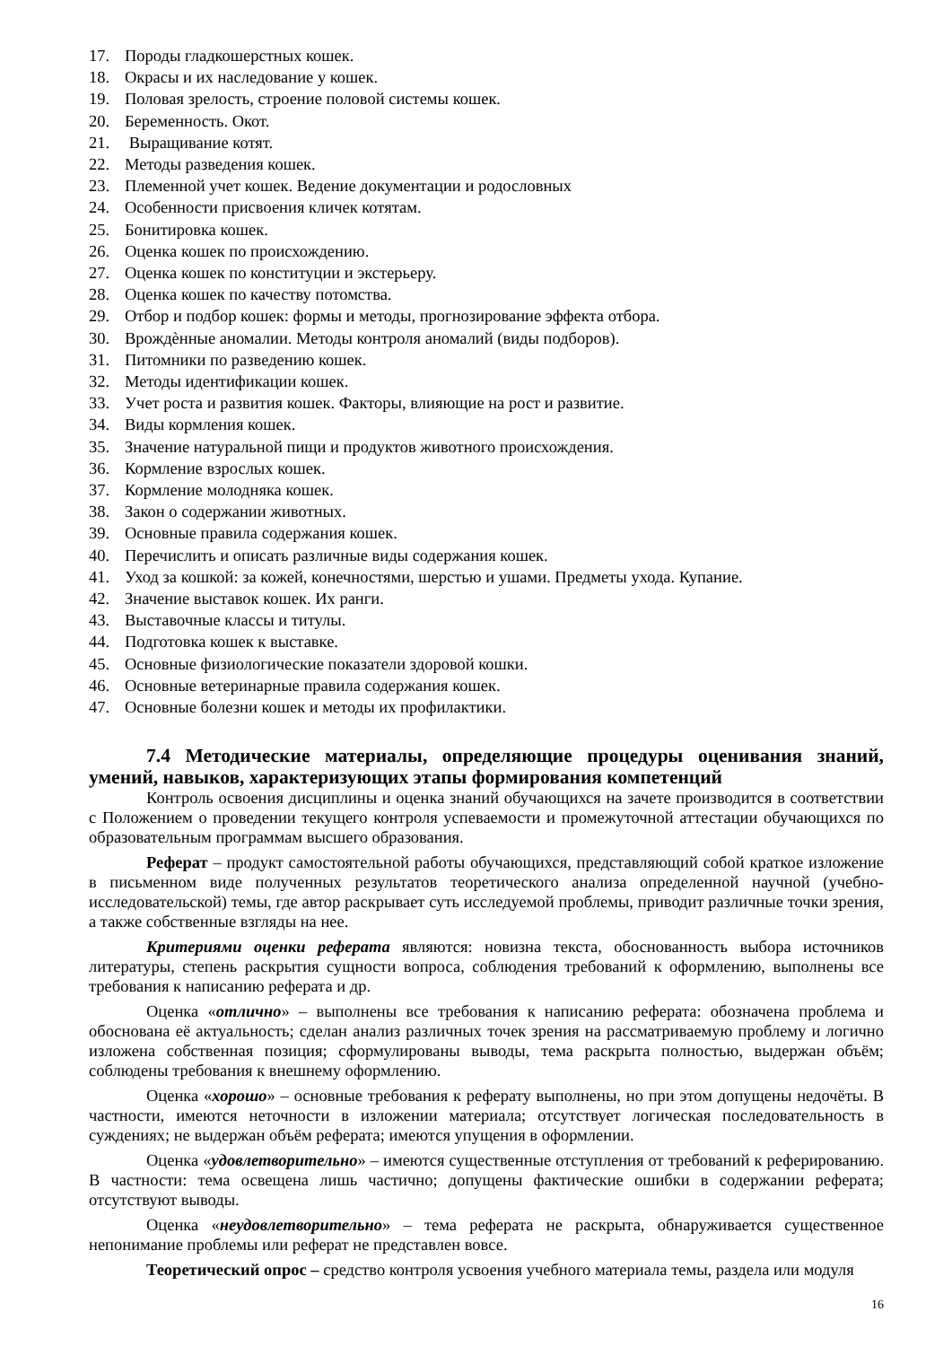17. Породы гладкошерстных кошек.
18. Окрасы и их наследование у кошек.
19. Половая зрелость, строение половой системы кошек.
20. Беременность. Окот.
21. Выращивание котят.
22. Методы разведения кошек.
23. Племенной учет кошек. Ведение документации и родословных
24. Особенности присвоения кличек котятам.
25. Бонитировка кошек.
26. Оценка кошек по происхождению.
27. Оценка кошек по конституции и экстерьеру.
28. Оценка кошек по качеству потомства.
29. Отбор и подбор кошек: формы и методы, прогнозирование эффекта отбора.
30. Врождѐнные аномалии. Методы контроля аномалий (виды подборов).
31. Питомники по разведению кошек.
32. Методы идентификации кошек.
33. Учет роста и развития кошек. Факторы, влияющие на рост и развитие.
34. Виды кормления кошек.
35. Значение натуральной пищи и продуктов животного происхождения.
36. Кормление взрослых кошек.
37. Кормление молодняка кошек.
38. Закон о содержании животных.
39. Основные правила содержания кошек.
40. Перечислить и описать различные виды содержания кошек.
41. Уход за кошкой: за кожей, конечностями, шерстью и ушами. Предметы ухода. Купание.
42. Значение выставок кошек. Их ранги.
43. Выставочные классы и титулы.
44. Подготовка кошек к выставке.
45. Основные физиологические показатели здоровой кошки.
46. Основные ветеринарные правила содержания кошек.
47. Основные болезни кошек и методы их профилактики.
7.4 Методические материалы, определяющие процедуры оценивания знаний, умений, навыков, характеризующих этапы формирования компетенций
Контроль освоения дисциплины и оценка знаний обучающихся на зачете производится в соответствии с Положением о проведении текущего контроля успеваемости и промежуточной аттестации обучающихся по образовательным программам высшего образования.
Реферат – продукт самостоятельной работы обучающихся, представляющий собой краткое изложение в письменном виде полученных результатов теоретического анализа определенной научной (учебно-исследовательской) темы, где автор раскрывает суть исследуемой проблемы, приводит различные точки зрения, а также собственные взгляды на нее.
Критериями оценки реферата являются: новизна текста, обоснованность выбора источников литературы, степень раскрытия сущности вопроса, соблюдения требований к оформлению, выполнены все требования к написанию реферата и др.
Оценка «отлично» – выполнены все требования к написанию реферата: обозначена проблема и обоснована её актуальность; сделан анализ различных точек зрения на рассматриваемую проблему и логично изложена собственная позиция; сформулированы выводы, тема раскрыта полностью, выдержан объём; соблюдены требования к внешнему оформлению.
Оценка «хорошо» – основные требования к реферату выполнены, но при этом допущены недочёты. В частности, имеются неточности в изложении материала; отсутствует логическая последовательность в суждениях; не выдержан объём реферата; имеются упущения в оформлении.
Оценка «удовлетворительно» – имеются существенные отступления от требований к реферированию. В частности: тема освещена лишь частично; допущены фактические ошибки в содержании реферата; отсутствуют выводы.
Оценка «неудовлетворительно» – тема реферата не раскрыта, обнаруживается существенное непонимание проблемы или реферат не представлен вовсе.
Теоретический опрос – средство контроля усвоения учебного материала темы, раздела или модуля
16